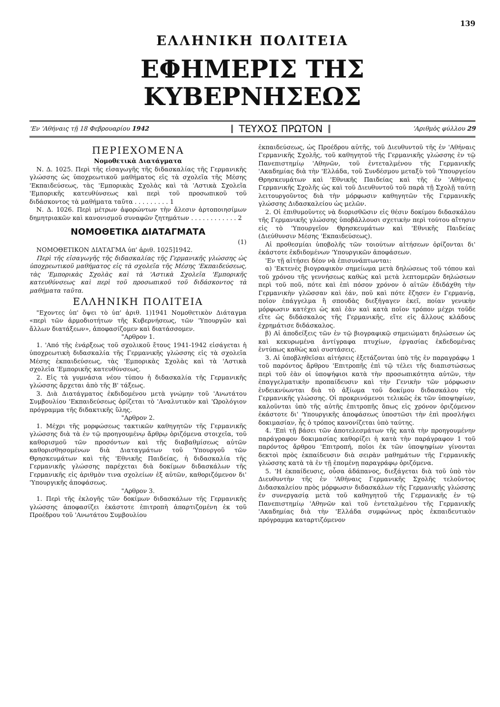139
ΕΛΛΗΝΙΚΗ ΠΟΛΙΤΕΙΑ
ΕΦΗΜΕΡΙΣ ΤΗΣ ΚΥΒΕΡΝΗΣΕΩΣ
'Εν 'Αθήναις τῇ 18 Φεβρουαρίου 1942 ΤΕΥΧΟΣ ΠΡΩΤΟΝ 'Αριθμὸς φύλλου 29
ΠΕΡΙΕΧΟΜΕΝΑ
Νομοθετικὰ Διατάγματα
Ν. Δ. 1025. Περὶ τῆς εἰσαγωγῆς τῆς διδασκαλίας τῆς Γερμανικῆς γλώσσης ὡς ὑποχρεωτικοῦ μαθήματος εἰς τὰ σχολεῖα τῆς Μέσης 'Εκπαιδεύσεως, τὰς 'Εμπορικὰς Σχολὰς καὶ τὰ 'Αστικὰ Σχολεῖα 'Εμπορικῆς κατευθύνσεως καὶ περὶ τοῦ προσωπικοῦ τοῦ διδάσκοντος τὰ μαθήματα ταῦτα . . . . . . . . . 1
Ν. Δ. 1026. Περὶ μέτρων ἀφορώντων τὴν ἄλεσιν ἀρτοποιησίμων δημητριακῶν καὶ κανονισμοῦ συναφῶν ζητημάτων . . . . . . . . . . . . 2
ΝΟΜΟΘΕΤΙΚΑ ΔΙΑΤΑΓΜΑΤΑ
(1)
ΝΟΜΟΘΕΤΙΚΟΝ ΔΙΑΤΑΓΜΑ ὑπ' ἀριθ. 1025]1942.
Περὶ τῆς εἰσαγωγῆς τῆς διδασκαλίας τῆς Γερμανικῆς γλώσσης ὡς ὑποχρεωτικοῦ μαθήματος εἰς τὰ σχολεῖα τῆς Μέσης 'Εκπαιδεύσεως, τὰς 'Εμπορικὰς Σχολὰς καὶ τὰ 'Αστικὰ Σχολεῖα 'Εμπορικῆς κατευθύνσεως καὶ περὶ τοῦ προσωπικοῦ τοῦ διδάσκοντος τὰ μαθήματα ταῦτα.
ΕΛΛΗΝΙΚΗ ΠΟΛΙΤΕΙΑ
"Εχοντες ὑπ' ὄψει τὸ ὑπ' ἀριθ. 1)1941 Νομοθετικὸν Διάταγμα «περὶ τῶν ἁρμοδιοτήτων τῆς Κυβερνήσεως, τῶν 'Υπουργῶν καὶ ἄλλων διατάξεων», ἀποφασίζομεν καὶ διατάσσομεν.
"Αρθρον 1.
1. 'Από τῆς ἐνάρξεως τοῦ σχολικοῦ ἔτους 1941-1942 εἰσάγεται ἡ ὑποχρεωτικὴ διδασκαλία τῆς Γερμανικῆς γλώσσης εἰς τὰ σχολεῖα Μέσης ἐκπαιδεύσεως, τὰς 'Εμπορικὰς Σχολὰς καὶ τὰ 'Αστικὰ σχολεῖα 'Εμπορικῆς κατευθύνσεως.
2. Εἰς τὰ γυμνάσια νέου τύπου ἡ διδασκαλία τῆς Γερμανικῆς γλώσσης ἄρχεται ἀπὸ τῆς Β' τάξεως.
3. Διὰ Διατάγματος ἐκδιδομένου μετὰ γνώμην τοῦ 'Ανωτάτου Συμβουλίου 'Εκπαιδεύσεως ὁρίζεται τὸ 'Αναλυτικὸν καὶ 'Ωρολόγιον πρόγραμμα τῆς διδακτικῆς ὕλης.
"Αρθρον 2.
1. Μέχρι τῆς μορφώσεως τακτικῶν καθηγητῶν τῆς Γερμανικῆς γλώσσης διὰ τὰ ἐν τῷ προηγουμένῳ ἄρθρῳ ὁριζόμενα στοιχεῖα, τοῦ καθορισμοῦ τῶν προσόντων καὶ τῆς διαβαθμίσεως αὐτῶν καθορισθησομένων διὰ Διαταγμάτων τοῦ 'Υπουργοῦ τῶν Θρησκευμάτων καὶ τῆς 'Εθνικῆς Παιδείας, ἡ διδασκαλία τῆς Γερμανικῆς γλώσσης παρέχεται διὰ δοκίμων διδασκάλων τῆς Γερμανικῆς εἰς ἀριθμὸν τινα σχολείων ἐξ αὐτῶν, καθοριζόμενον δι' 'Υπουργικῆς ἀποφάσεως.
"Αρθρον 3.
1. Περὶ τῆς ἐκλογῆς τῶν δοκίμων διδασκάλων τῆς Γερμανικῆς γλώσσης ἀποφασίζει ἑκάστοτε ἐπιτροπὴ ἀπαρτιζομένη ἐκ τοῦ Προέδρου τοῦ 'Ανωτάτου Συμβουλίου
ἐκπαιδεύσεως, ὡς Προέδρου αὐτῆς, τοῦ Διευθυντοῦ τῆς ἐν 'Αθήναις Γερμανικῆς Σχολῆς, τοῦ καθηγητοῦ τῆς Γερμανικῆς γλώσσης ἐν τῷ Πανεπιστημίῳ 'Αθηνῶν, τοῦ ἐντεταλμένου τῆς Γερμανικῆς 'Ακαδημίας διὰ τὴν 'Ελλάδα, τοῦ Συνδέσμου μεταξὺ τοῦ 'Υπουργείου Θρησκευμάτων καὶ 'Εθνικῆς Παιδείας καὶ τῆς ἐν 'Αθήναις Γερμανικῆς Σχολῆς ὡς καὶ τοῦ Διευθυντοῦ τοῦ παρὰ τῇ Σχολῇ ταύτῃ λειτουργοῦντος διὰ τὴν μόρφωσιν καθηγητῶν τῆς Γερμανικῆς γλώσσης Διδασκαλείου ὡς μελῶν.
2. Οἱ ἐπιθυμοῦντες νὰ διορισθῶσιν εἰς θέσιν δοκίμου διδασκάλου τῆς Γερμανικῆς γλώσσης ὑποβάλλουσι σχετικὴν περὶ τούτου αἴτησιν εἰς τὸ 'Υπουργεῖον Θρησκευμάτων καὶ 'Εθνικῆς Παιδείας (Διεύθυνσιν Μέσης 'Εκπαιδεύσεως).
Αἱ προθεσμίαι ὑποβολῆς τῶν τοιούτων αἰτήσεων ὁρίζονται δι' ἑκάστοτε ἐκδιδομένων 'Υπουργικῶν ἀποφάσεων.
'Εν τῇ αἰτήσει δέον νὰ ἐπισυνάπτωνται:
α) 'Εκτενὲς βιογραφικὸν σημείωμα μετὰ δηλώσεως τοῦ τόπου καὶ τοῦ χρόνου τῆς γεννήσεως καθὼς καὶ μετὰ λεπτομερῶν δηλώσεων περὶ τοῦ ποῦ, πότε καὶ ἐπὶ πόσον χρόνον ὁ αἰτῶν ἐδιδάχθη τὴν Γερμανικὴν γλῶσσαν καὶ ἐάν, ποῦ καὶ πότε ἔζησεν ἐν Γερμανίᾳ, ποῖον ἐπάγγελμα ἢ σπουδὰς διεξήγαγεν ἐκεῖ, ποίαν γενικὴν μόρφωσιν κατέχει ὡς καὶ ἐὰν καὶ κατὰ ποῖον τρόπον μέχρι τοῦδε εἴτε ὡς διδάσκαλος τῆς Γερμανικῆς, εἴτε εἰς ἄλλους κλάδους ἐχρημάτισε διδάσκαλος.
β) Αἱ ἀποδείξεις τῶν ἐν τῷ βιογραφικῷ σημειώματι δηλώσεων ὡς καὶ κεκυρωμένα ἀντίγραφα πτυχίων, ἐργασίας ἐκδεδομένας ἐντύπως καθὼς καὶ συστάσεις.
3. Αἱ ὑποβληθεῖσαι αἰτήσεις ἐξετάζονται ὑπὸ τῆς ἐν παραγράφῳ 1 τοῦ παρόντος ἄρθρου 'Επιτροπῆς ἐπὶ τῷ τέλει τῆς διαπιστώσεως περὶ τοῦ ἐὰν οἱ ὑποψήφιοι κατὰ τὴν προσωπικότητα αὐτῶν, τὴν ἐπαγγελματικὴν προπαίδευσιν καὶ τὴν Γενικὴν τῶν μόρφωσιν ἐνδεικνύωνται διὰ τὸ ἀξίωμα τοῦ δοκίμου διδασκάλου τῆς Γερμανικῆς γλώσσης. Οἱ προκρινόμενοι τελικῶς ἐκ τῶν ὑποψηφίων, καλοῦνται ὑπὸ τῆς αὐτῆς ἐπιτροπῆς ὅπως εἰς χρόνον ὁριζόμενον ἑκάστοτε δι' 'Υπουργικῆς ἀποφάσεως ὑποστῶσι τὴν ἐπὶ προσλήψει δοκιμασίαν, ἧς ὁ τρόπος κανονίζεται ὑπὸ ταύτης.
4. 'Επὶ τῇ βάσει τῶν ἀποτελεσμάτων τῆς κατὰ τὴν προηγουμένην παράγραφον δοκιμασίας καθορίζει ἡ κατὰ τὴν παράγραφον 1 τοῦ παρόντος ἄρθρου 'Επιτροπή, ποῖοι ἐκ τῶν ὑποψηφίων γίνονται δεκτοὶ πρὸς ἐκπαίδευσιν διὰ σειρὰν μαθημάτων τῆς Γερμανικῆς γλώσσης κατὰ τὰ ἐν τῇ ἑπομένῃ παραγράφῳ ὁριζόμενα.
5. 'Η ἐκπαίδευσις, οὖσα ἀδάπανος, διεξάγεται διὰ τοῦ ὑπὸ τὸν Διευθυντὴν τῆς ἐν 'Αθήναις Γερμανικῆς Σχολῆς τελοῦντος Διδασκαλείου πρὸς μόρφωσιν διδασκάλων τῆς Γερμανικῆς γλώσσης ἐν συνεργασίᾳ μετὰ τοῦ καθηγητοῦ τῆς Γερμανικῆς ἐν τῷ Πανεπιστημίῳ 'Αθηνῶν καὶ τοῦ ἐντεταλμένου τῆς Γερμανικῆς 'Ακαδημίας διὰ τὴν 'Ελλάδα συμφώνως πρὸς ἐκπαιδευτικὸν πρόγραμμα καταρτιζόμενον